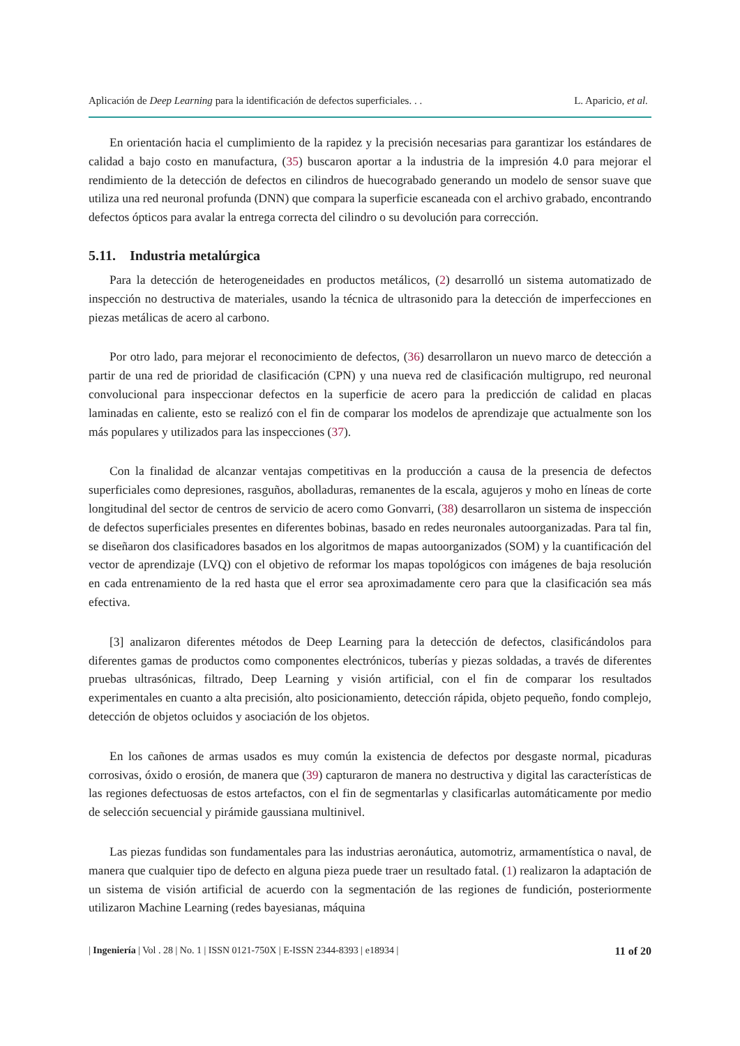Aplicación de Deep Learning para la identificación de defectos superficiales. . . L. Aparicio, et al.
En orientación hacia el cumplimiento de la rapidez y la precisión necesarias para garantizar los estándares de calidad a bajo costo en manufactura, (35) buscaron aportar a la industria de la impresión 4.0 para mejorar el rendimiento de la detección de defectos en cilindros de huecograbado generando un modelo de sensor suave que utiliza una red neuronal profunda (DNN) que compara la superficie escaneada con el archivo grabado, encontrando defectos ópticos para avalar la entrega correcta del cilindro o su devolución para corrección.
5.11. Industria metalúrgica
Para la detección de heterogeneidades en productos metálicos, (2) desarrolló un sistema automatizado de inspección no destructiva de materiales, usando la técnica de ultrasonido para la detección de imperfecciones en piezas metálicas de acero al carbono.
Por otro lado, para mejorar el reconocimiento de defectos, (36) desarrollaron un nuevo marco de detección a partir de una red de prioridad de clasificación (CPN) y una nueva red de clasificación multigrupo, red neuronal convolucional para inspeccionar defectos en la superficie de acero para la predicción de calidad en placas laminadas en caliente, esto se realizó con el fin de comparar los modelos de aprendizaje que actualmente son los más populares y utilizados para las inspecciones (37).
Con la finalidad de alcanzar ventajas competitivas en la producción a causa de la presencia de defectos superficiales como depresiones, rasguños, abolladuras, remanentes de la escala, agujeros y moho en líneas de corte longitudinal del sector de centros de servicio de acero como Gonvarri, (38) desarrollaron un sistema de inspección de defectos superficiales presentes en diferentes bobinas, basado en redes neuronales autoorganizadas. Para tal fin, se diseñaron dos clasificadores basados en los algoritmos de mapas autoorganizados (SOM) y la cuantificación del vector de aprendizaje (LVQ) con el objetivo de reformar los mapas topológicos con imágenes de baja resolución en cada entrenamiento de la red hasta que el error sea aproximadamente cero para que la clasificación sea más efectiva.
[3] analizaron diferentes métodos de Deep Learning para la detección de defectos, clasificándolos para diferentes gamas de productos como componentes electrónicos, tuberías y piezas soldadas, a través de diferentes pruebas ultrasónicas, filtrado, Deep Learning y visión artificial, con el fin de comparar los resultados experimentales en cuanto a alta precisión, alto posicionamiento, detección rápida, objeto pequeño, fondo complejo, detección de objetos ocluidos y asociación de los objetos.
En los cañones de armas usados es muy común la existencia de defectos por desgaste normal, picaduras corrosivas, óxido o erosión, de manera que (39) capturaron de manera no destructiva y digital las características de las regiones defectuosas de estos artefactos, con el fin de segmentarlas y clasificarlas automáticamente por medio de selección secuencial y pirámide gaussiana multinivel.
Las piezas fundidas son fundamentales para las industrias aeronáutica, automotriz, armamentística o naval, de manera que cualquier tipo de defecto en alguna pieza puede traer un resultado fatal. (1) realizaron la adaptación de un sistema de visión artificial de acuerdo con la segmentación de las regiones de fundición, posteriormente utilizaron Machine Learning (redes bayesianas, máquina
| Ingeniería | Vol . 28 | No. 1 | ISSN 0121-750X | E-ISSN 2344-8393 | e18934 | 11 of 20